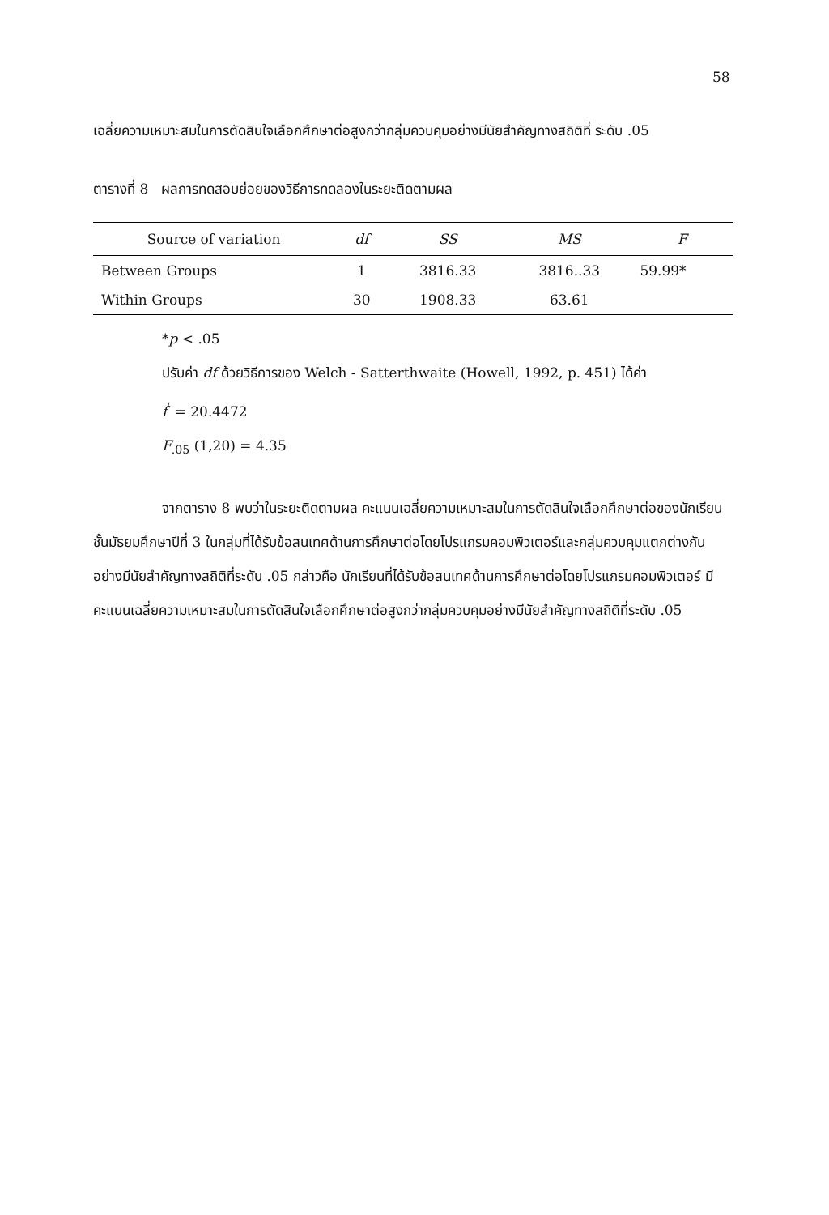58
เฉลี่ยความเหมาะสมในการตัดสินใจเลือกศึกษาต่อสูงกว่ากลุ่มควบคุมอย่างมีนัยสำคัญทางสถิติที่ ระดับ .05
ตารางที่ 8 ผลการทดสอบย่อยของวิธีการทดลองในระยะติดตามผล
| Source of variation | df | SS | MS | F |
| --- | --- | --- | --- | --- |
| Between Groups | 1 | 3816.33 | 3816..33 | 59.99* |
| Within Groups | 30 | 1908.33 | 63.61 | |
*p < .05
ปรับค่า df ด้วยวิธีการของ Welch - Satterthwaite (Howell, 1992, p. 451) ได้ค่า
f<sup>'</sup> = 20.4472
F<sub>.05</sub> (1,20) = 4.35
จากตาราง 8 พบว่าในระยะติดตามผล คะแนนเฉลี่ยความเหมาะสมในการตัดสินใจเลือกศึกษาต่อของนักเรียนชั้นมัธยมศึกษาปีที่ 3 ในกลุ่มที่ได้รับข้อสนเทศด้านการศึกษาต่อโดยโปรแกรมคอมพิวเตอร์และกลุ่มควบคุมแตกต่างกันอย่างมีนัยสำคัญทางสถิติที่ระดับ .05 กล่าวคือ นักเรียนที่ได้รับข้อสนเทศด้านการศึกษาต่อโดยโปรแกรมคอมพิวเตอร์ มีคะแนนเฉลี่ยความเหมาะสมในการตัดสินใจเลือกศึกษาต่อสูงกว่ากลุ่มควบคุมอย่างมีนัยสำคัญทางสถิติที่ระดับ .05